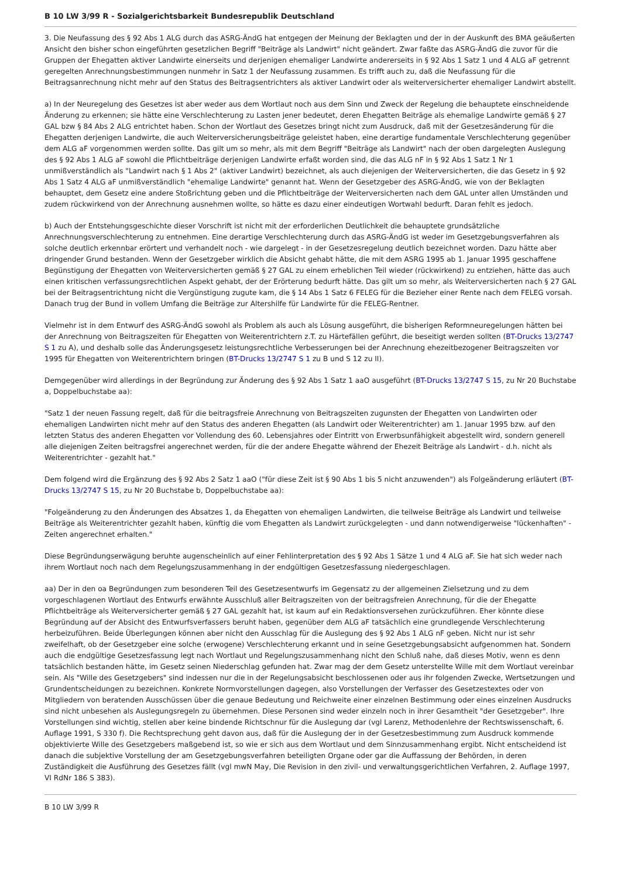B 10 LW 3/99 R - Sozialgerichtsbarkeit Bundesrepublik Deutschland
3. Die Neufassung des § 92 Abs 1 ALG durch das ASRG-ÄndG hat entgegen der Meinung der Beklagten und der in der Auskunft des BMA geäußerten Ansicht den bisher schon eingeführten gesetzlichen Begriff "Beiträge als Landwirt" nicht geändert. Zwar faßte das ASRG-ÄndG die zuvor für die Gruppen der Ehegatten aktiver Landwirte einerseits und derjenigen ehemaliger Landwirte andererseits in § 92 Abs 1 Satz 1 und 4 ALG aF getrennt geregelten Anrechnungsbestimmungen nunmehr in Satz 1 der Neufassung zusammen. Es trifft auch zu, daß die Neufassung für die Beitragsanrechnung nicht mehr auf den Status des Beitragsentrichters als aktiver Landwirt oder als weiterversicherter ehemaliger Landwirt abstellt.
a) In der Neuregelung des Gesetzes ist aber weder aus dem Wortlaut noch aus dem Sinn und Zweck der Regelung die behauptete einschneidende Änderung zu erkennen; sie hätte eine Verschlechterung zu Lasten jener bedeutet, deren Ehegatten Beiträge als ehemalige Landwirte gemäß § 27 GAL bzw § 84 Abs 2 ALG entrichtet haben. Schon der Wortlaut des Gesetzes bringt nicht zum Ausdruck, daß mit der Gesetzesänderung für die Ehegatten derjenigen Landwirte, die auch Weiterversicherungsbeiträge geleistet haben, eine derartige fundamentale Verschlechterung gegenüber dem ALG aF vorgenommen werden sollte. Das gilt um so mehr, als mit dem Begriff "Beiträge als Landwirt" nach der oben dargelegten Auslegung des § 92 Abs 1 ALG aF sowohl die Pflichtbeiträge derjenigen Landwirte erfaßt worden sind, die das ALG nF in § 92 Abs 1 Satz 1 Nr 1 unmißverständlich als "Landwirt nach § 1 Abs 2" (aktiver Landwirt) bezeichnet, als auch diejenigen der Weiterversicherten, die das Gesetz in § 92 Abs 1 Satz 4 ALG aF unmißverständlich "ehemalige Landwirte" genannt hat. Wenn der Gesetzgeber des ASRG-ÄndG, wie von der Beklagten behauptet, dem Gesetz eine andere Stoßrichtung geben und die Pflichtbeiträge der Weiterversicherten nach dem GAL unter allen Umständen und zudem rückwirkend von der Anrechnung ausnehmen wollte, so hätte es dazu einer eindeutigen Wortwahl bedurft. Daran fehlt es jedoch.
b) Auch der Entstehungsgeschichte dieser Vorschrift ist nicht mit der erforderlichen Deutlichkeit die behauptete grundsätzliche Anrechnungsverschlechterung zu entnehmen. Eine derartige Verschlechterung durch das ASRG-ÄndG ist weder im Gesetzgebungsverfahren als solche deutlich erkennbar erörtert und verhandelt noch - wie dargelegt - in der Gesetzesregelung deutlich bezeichnet worden. Dazu hätte aber dringender Grund bestanden. Wenn der Gesetzgeber wirklich die Absicht gehabt hätte, die mit dem ASRG 1995 ab 1. Januar 1995 geschaffene Begünstigung der Ehegatten von Weiterversicherten gemäß § 27 GAL zu einem erheblichen Teil wieder (rückwirkend) zu entziehen, hätte das auch einen kritischen verfassungsrechtlichen Aspekt gehabt, der der Erörterung bedurft hätte. Das gilt um so mehr, als Weiterversicherten nach § 27 GAL bei der Beitragsentrichtung nicht die Vergünstigung zugute kam, die § 14 Abs 1 Satz 6 FELEG für die Bezieher einer Rente nach dem FELEG vorsah. Danach trug der Bund in vollem Umfang die Beiträge zur Altershilfe für Landwirte für die FELEG-Rentner.
Vielmehr ist in dem Entwurf des ASRG-ÄndG sowohl als Problem als auch als Lösung ausgeführt, die bisherigen Reformneuregelungen hätten bei der Anrechnung von Beitragszeiten für Ehegatten von Weiterentrichtern z.T. zu Härtefällen geführt, die beseitigt werden sollten (BT-Drucks 13/2747 S 1 zu A), und deshalb solle das Änderungsgesetz leistungsrechtliche Verbesserungen bei der Anrechnung ehezeitbezogener Beitragszeiten vor 1995 für Ehegatten von Weiterentrichtern bringen (BT-Drucks 13/2747 S 1 zu B und S 12 zu II).
Demgegenüber wird allerdings in der Begründung zur Änderung des § 92 Abs 1 Satz 1 aaO ausgeführt (BT-Drucks 13/2747 S 15, zu Nr 20 Buchstabe a, Doppelbuchstabe aa):
"Satz 1 der neuen Fassung regelt, daß für die beitragsfreie Anrechnung von Beitragszeiten zugunsten der Ehegatten von Landwirten oder ehemaligen Landwirten nicht mehr auf den Status des anderen Ehegatten (als Landwirt oder Weiterentrichter) am 1. Januar 1995 bzw. auf den letzten Status des anderen Ehegatten vor Vollendung des 60. Lebensjahres oder Eintritt von Erwerbsunfähigkeit abgestellt wird, sondern generell alle diejenigen Zeiten beitragsfrei angerechnet werden, für die der andere Ehegatte während der Ehezeit Beiträge als Landwirt - d.h. nicht als Weiterentrichter - gezahlt hat."
Dem folgend wird die Ergänzung des § 92 Abs 2 Satz 1 aaO ("für diese Zeit ist § 90 Abs 1 bis 5 nicht anzuwenden") als Folgeänderung erläutert (BT-Drucks 13/2747 S 15, zu Nr 20 Buchstabe b, Doppelbuchstabe aa):
"Folgeänderung zu den Änderungen des Absatzes 1, da Ehegatten von ehemaligen Landwirten, die teilweise Beiträge als Landwirt und teilweise Beiträge als Weiterentrichter gezahlt haben, künftig die vom Ehegatten als Landwirt zurückgelegten - und dann notwendigerweise "lückenhaften" - Zeiten angerechnet erhalten."
Diese Begründungserwägung beruhte augenscheinlich auf einer Fehlinterpretation des § 92 Abs 1 Sätze 1 und 4 ALG aF. Sie hat sich weder nach ihrem Wortlaut noch nach dem Regelungszusammenhang in der endgültigen Gesetzesfassung niedergeschlagen.
aa) Der in den oa Begründungen zum besonderen Teil des Gesetzesentwurfs im Gegensatz zu der allgemeinen Zielsetzung und zu dem vorgeschlagenen Wortlaut des Entwurfs erwähnte Ausschluß aller Beitragszeiten von der beitragsfreien Anrechnung, für die der Ehegatte Pflichtbeiträge als Weiterversicherter gemäß § 27 GAL gezahlt hat, ist kaum auf ein Redaktionsversehen zurückzuführen. Eher könnte diese Begründung auf der Absicht des Entwurfsverfassers beruht haben, gegenüber dem ALG aF tatsächlich eine grundlegende Verschlechterung herbeizuführen. Beide Überlegungen können aber nicht den Ausschlag für die Auslegung des § 92 Abs 1 ALG nF geben. Nicht nur ist sehr zweifelhaft, ob der Gesetzgeber eine solche (erwogene) Verschlechterung erkannt und in seine Gesetzgebungsabsicht aufgenommen hat. Sondern auch die endgültige Gesetzesfassung legt nach Wortlaut und Regelungszusammenhang nicht den Schluß nahe, daß dieses Motiv, wenn es denn tatsächlich bestanden hätte, im Gesetz seinen Niederschlag gefunden hat. Zwar mag der dem Gesetz unterstellte Wille mit dem Wortlaut vereinbar sein. Als "Wille des Gesetzgebers" sind indessen nur die in der Regelungsabsicht beschlossenen oder aus ihr folgenden Zwecke, Wertsetzungen und Grundentscheidungen zu bezeichnen. Konkrete Normvorstellungen dagegen, also Vorstellungen der Verfasser des Gesetzestextes oder von Mitgliedern von beratenden Ausschüssen über die genaue Bedeutung und Reichweite einer einzelnen Bestimmung oder eines einzelnen Ausdrucks sind nicht unbesehen als Auslegungsregeln zu übernehmen. Diese Personen sind weder einzeln noch in ihrer Gesamtheit "der Gesetzgeber". Ihre Vorstellungen sind wichtig, stellen aber keine bindende Richtschnur für die Auslegung dar (vgl Larenz, Methodenlehre der Rechtswissenschaft, 6. Auflage 1991, S 330 f). Die Rechtsprechung geht davon aus, daß für die Auslegung der in der Gesetzesbestimmung zum Ausdruck kommende objektivierte Wille des Gesetzgebers maßgebend ist, so wie er sich aus dem Wortlaut und dem Sinnzusammenhang ergibt. Nicht entscheidend ist danach die subjektive Vorstellung der am Gesetzgebungsverfahren beteiligten Organe oder gar die Auffassung der Behörden, in deren Zuständigkeit die Ausführung des Gesetzes fällt (vgl mwN May, Die Revision in den zivil- und verwaltungsgerichtlichen Verfahren, 2. Auflage 1997, VI RdNr 186 S 383).
B 10 LW 3/99 R